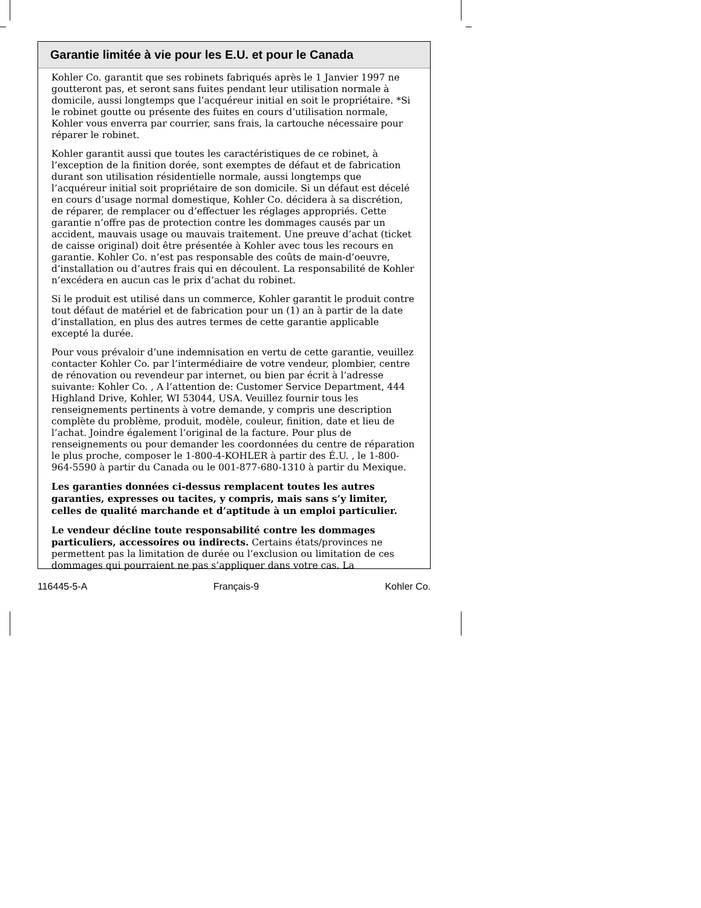Garantie limitée à vie pour les E.U. et pour le Canada
Kohler Co. garantit que ses robinets fabriqués après le 1 Janvier 1997 ne goutteront pas, et seront sans fuites pendant leur utilisation normale à domicile, aussi longtemps que l’acquéreur initial en soit le propriétaire. *Si le robinet goutte ou présente des fuites en cours d’utilisation normale, Kohler vous enverra par courrier, sans frais, la cartouche nécessaire pour réparer le robinet.
Kohler garantit aussi que toutes les caractéristiques de ce robinet, à l’exception de la finition dorée, sont exemptes de défaut et de fabrication durant son utilisation résidentielle normale, aussi longtemps que l’acquéreur initial soit propriétaire de son domicile. Si un défaut est décelé en cours d’usage normal domestique, Kohler Co. décidera à sa discrétion, de réparer, de remplacer ou d’effectuer les réglages appropriés. Cette garantie n’offre pas de protection contre les dommages causés par un accident, mauvais usage ou mauvais traitement. Une preuve d’achat (ticket de caisse original) doit être présentée à Kohler avec tous les recours en garantie. Kohler Co. n’est pas responsable des coûts de main-d’oeuvre, d’installation ou d’autres frais qui en découlent. La responsabilité de Kohler n’excédera en aucun cas le prix d’achat du robinet.
Si le produit est utilisé dans un commerce, Kohler garantit le produit contre tout défaut de matériel et de fabrication pour un (1) an à partir de la date d’installation, en plus des autres termes de cette garantie applicable excepté la durée.
Pour vous prévaloir d’une indemnisation en vertu de cette garantie, veuillez contacter Kohler Co. par l’intermédiaire de votre vendeur, plombier, centre de rénovation ou revendeur par internet, ou bien par écrit à l’adresse suivante: Kohler Co. , A l’attention de: Customer Service Department, 444 Highland Drive, Kohler, WI 53044, USA. Veuillez fournir tous les renseignements pertinents à votre demande, y compris une description complète du problème, produit, modèle, couleur, finition, date et lieu de l’achat. Joindre également l’original de la facture. Pour plus de renseignements ou pour demander les coordonnées du centre de réparation le plus proche, composer le 1-800-4-KOHLER à partir des É.U. , le 1-800-964-5590 à partir du Canada ou le 001-877-680-1310 à partir du Mexique.
Les garanties données ci-dessus remplacent toutes les autres garanties, expresses ou tacites, y compris, mais sans s’y limiter, celles de qualité marchande et d’aptitude à un emploi particulier.
Le vendeur décline toute responsabilité contre les dommages particuliers, accessoires ou indirects. Certains états/provinces ne permettent pas la limitation de durée ou l’exclusion ou limitation de ces dommages qui pourraient ne pas s’appliquer dans votre cas. La
116445-5-A Français-9 Kohler Co.